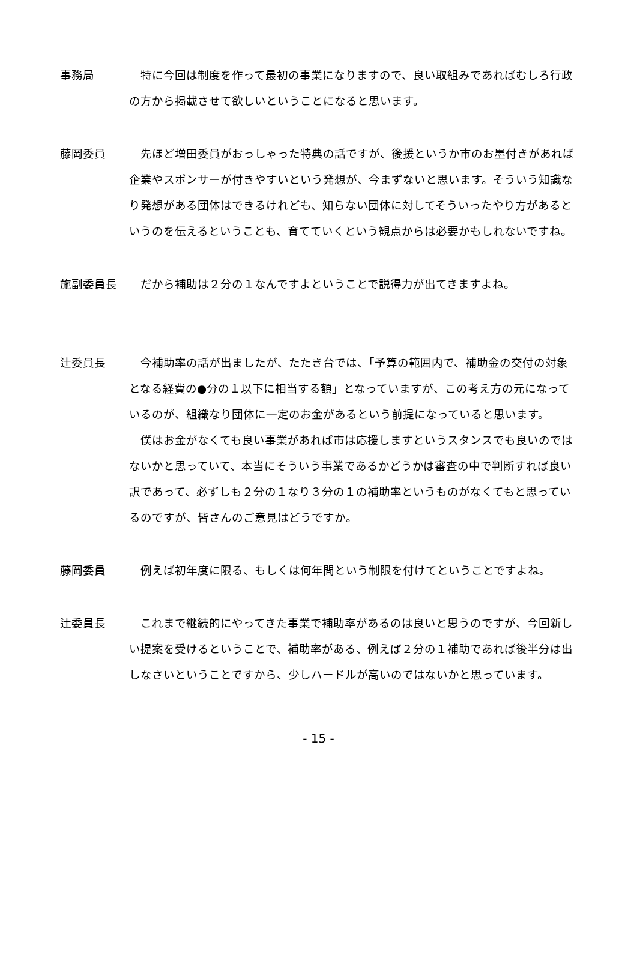| 事務局 | 特に今回は制度を作って最初の事業になりますので、良い取組みであればむしろ行政の方から掲載させて欲しいということになると思います。 |
| 藤岡委員 | 先ほど増田委員がおっしゃった特典の話ですが、後援というか市のお墨付きがあれば企業やスポンサーが付きやすいという発想が、今まずないと思います。そういう知識なり発想がある団体はできるけれども、知らない団体に対してそういったやり方があるというのを伝えるということも、育てていくという観点からは必要かもしれないですね。 |
| 施副委員長 | だから補助は２分の１なんですよということで説得力が出てきますよね。 |
| 辻委員長 | 今補助率の話が出ましたが、たたき台では、「予算の範囲内で、補助金の交付の対象となる経費の●分の１以下に相当する額」となっていますが、この考え方の元になっているのが、組織なり団体に一定のお金があるという前提になっていると思います。 僕はお金がなくても良い事業があれば市は応援しますというスタンスでも良いのではないかと思っていて、本当にそういう事業であるかどうかは審査の中で判断すれば良い訳であって、必ずしも２分の１なり３分の１の補助率というものがなくてもと思っているのですが、皆さんのご意見はどうですか。 |
| 藤岡委員 | 例えば初年度に限る、もしくは何年間という制限を付けてということですよね。 |
| 辻委員長 | これまで継続的にやってきた事業で補助率があるのは良いと思うのですが、今回新しい提案を受けるということで、補助率がある、例えば２分の１補助であれば後半分は出しなさいということですから、少しハードルが高いのではないかと思っています。 |
- 15 -